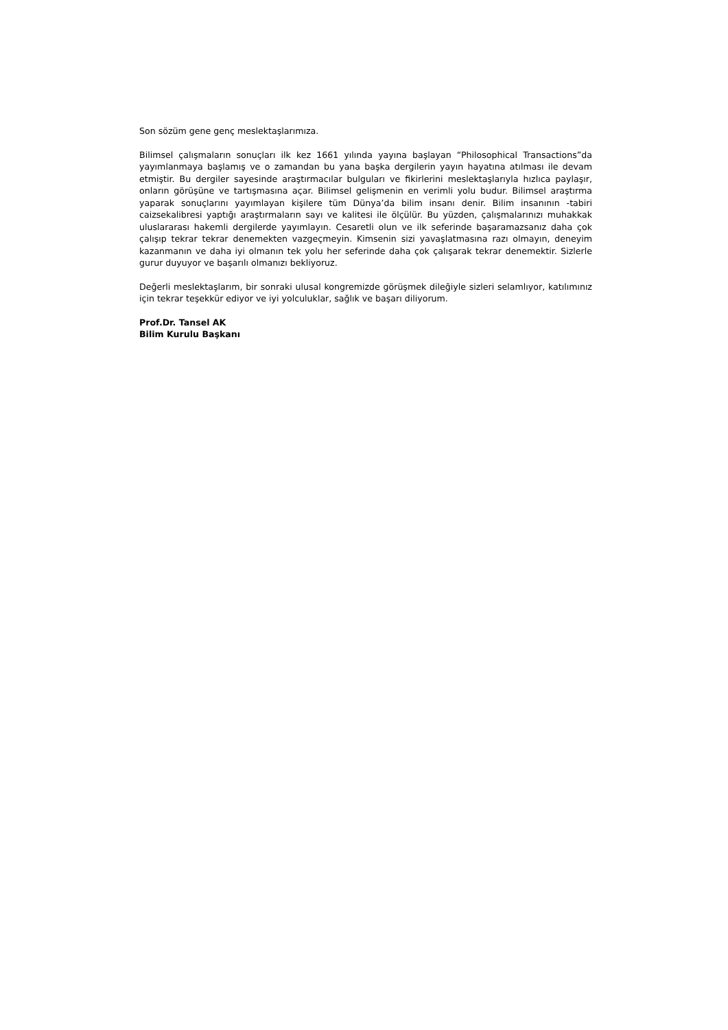Son sözüm gene genç meslektaşlarımıza.
Bilimsel çalışmaların sonuçları ilk kez 1661 yılında yayına başlayan “Philosophical Transactions”da yayımlanmaya başlamış ve o zamandan bu yana başka dergilerin yayın hayatına atılması ile devam etmiştir. Bu dergiler sayesinde araştırmacılar bulguları ve fikirlerini meslektaşlarıyla hızlıca paylaşır, onların görüşüne ve tartışmasına açar. Bilimsel gelişmenin en verimli yolu budur. Bilimsel araştırma yaparak sonuçlarını yayımlayan kişilere tüm Dünya’da bilim insanı denir. Bilim insanının -tabiri caizsekalibresi yaptığı araştırmaların sayı ve kalitesi ile ölçülür. Bu yüzden, çalışmalarınızı muhakkak uluslararası hakemli dergilerde yayımlayın. Cesaretli olun ve ilk seferinde başaramazsanız daha çok çalışıp tekrar tekrar denemekten vazgeçmeyin. Kimsenin sizi yavaşlatmasına razı olmayın, deneyim kazanmanın ve daha iyi olmanın tek yolu her seferinde daha çok çalışarak tekrar denemektir. Sizlerle gurur duyuyor ve başarılı olmanızı bekliyoruz.
Değerli meslektaşlarım, bir sonraki ulusal kongremizde görüşmek dileğiyle sizleri selamlıyor, katılımınız için tekrar teşekkür ediyor ve iyi yolculuklar, sağlık ve başarı diliyorum.
Prof.Dr. Tansel AK
Bilim Kurulu Başkanı